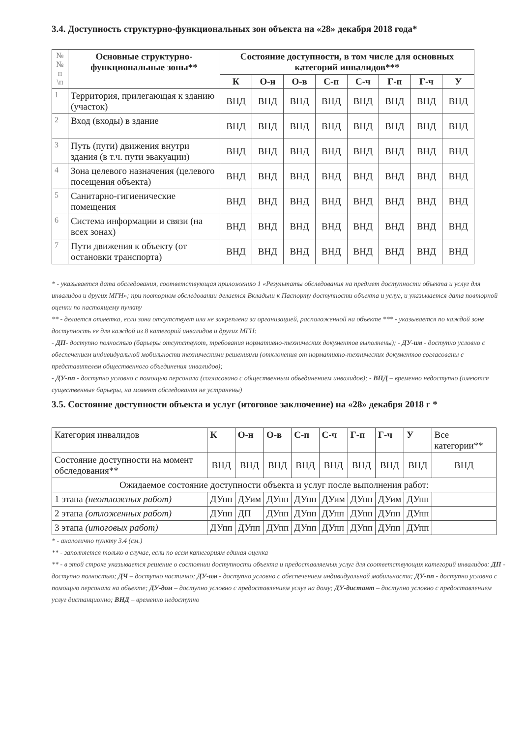3.4. Доступность структурно-функциональных зон объекта на «28» декабря 2018 года*
| №№ п \п | Основные структурно-функциональные зоны** | Состояние доступности, в том числе для основных категорий инвалидов*** | | | | | | | |
| --- | --- | --- | --- | --- | --- | --- | --- | --- | --- |
| | | К | О-н | О-в | С-п | С-ч | Г-п | Г-ч | У |
| 1 | Территория, прилегающая к зданию (участок) | ВНД | ВНД | ВНД | ВНД | ВНД | ВНД | ВНД | ВНД |
| 2 | Вход (входы) в здание | ВНД | ВНД | ВНД | ВНД | ВНД | ВНД | ВНД | ВНД |
| 3 | Путь (пути) движения внутри здания (в т.ч. пути эвакуации) | ВНД | ВНД | ВНД | ВНД | ВНД | ВНД | ВНД | ВНД |
| 4 | Зона целевого назначения (целевого посещения объекта) | ВНД | ВНД | ВНД | ВНД | ВНД | ВНД | ВНД | ВНД |
| 5 | Санитарно-гигиенические помещения | ВНД | ВНД | ВНД | ВНД | ВНД | ВНД | ВНД | ВНД |
| 6 | Система информации и связи (на всех зонах) | ВНД | ВНД | ВНД | ВНД | ВНД | ВНД | ВНД | ВНД |
| 7 | Пути движения к объекту (от остановки транспорта) | ВНД | ВНД | ВНД | ВНД | ВНД | ВНД | ВНД | ВНД |
* - указывается дата обследования, соответствующая приложению 1 «Результаты обследования на предмет доступности объекта и услуг для инвалидов и других МГН»; при повторном обследовании делается Вкладыш к Паспорту доступности объекта и услуг, и указывается дата повторной оценки по настоящему пункту
** - делается отметка, если зона отсутствует или не закреплена за организацией, расположенной на объекте *** - указывается по каждой зоне доступность ее для каждой из 8 категорий инвалидов и других МГН:
- ДП- доступно полностью (барьеры отсутствуют, требования нормативно-технических документов выполнены); - ДУ-им - доступно условно с обеспечением индивидуальной мобильности техническими решениями (отклонения от нормативно-технических документов согласованы с представителем общественного объединения инвалидов);
- ДУ-пп - доступно условно с помощью персонала (согласовано с общественным объединением инвалидов); - ВНД – временно недоступно (имеются существенные барьеры, на момент обследования не устранены)
3.5. Состояние доступности объекта и услуг (итоговое заключение) на «28» декабря 2018 г *
| Категория инвалидов | К | О-н | О-в | С-п | С-ч | Г-п | Г-ч | У | Все категории** |
| Состояние доступности на момент обследования** | ВНД | ВНД | ВНД | ВНД | ВНД | ВНД | ВНД | ВНД | ВНД |
| Ожидаемое состояние доступности объекта и услуг после выполнения работ: | | | | | | | | | |
| 1 этапа (неотложных работ) | ДУпп | ДУим | ДУпп | ДУпп | ДУим | ДУпп | ДУим | ДУпп | |
| 2 этапа (отложенных работ) | ДУпп | ДП | ДУпп | ДУпп | ДУпп | ДУпп | ДУпп | ДУпп | |
| 3 этапа (итоговых работ) | ДУпп | ДУпп | ДУпп | ДУпп | ДУпп | ДУпп | ДУпп | ДУпп | |
* - аналогично пункту 3.4 (см.)
** - заполняется только в случае, если по всем категориям единая оценка
** - в этой строке указывается решение о состоянии доступности объекта и предоставляемых услуг для соответствующих категорий инвалидов: ДП - доступно полностью; ДЧ – доступно частично; ДУ-им - доступно условно с обеспечением индивидуальной мобильности; ДУ-пп - доступно условно с помощью персонала на объекте; ДУ-дом – доступно условно с предоставлением услуг на дому; ДУ-дистант – доступно условно с предоставлением услуг дистанционно; ВНД – временно недоступно